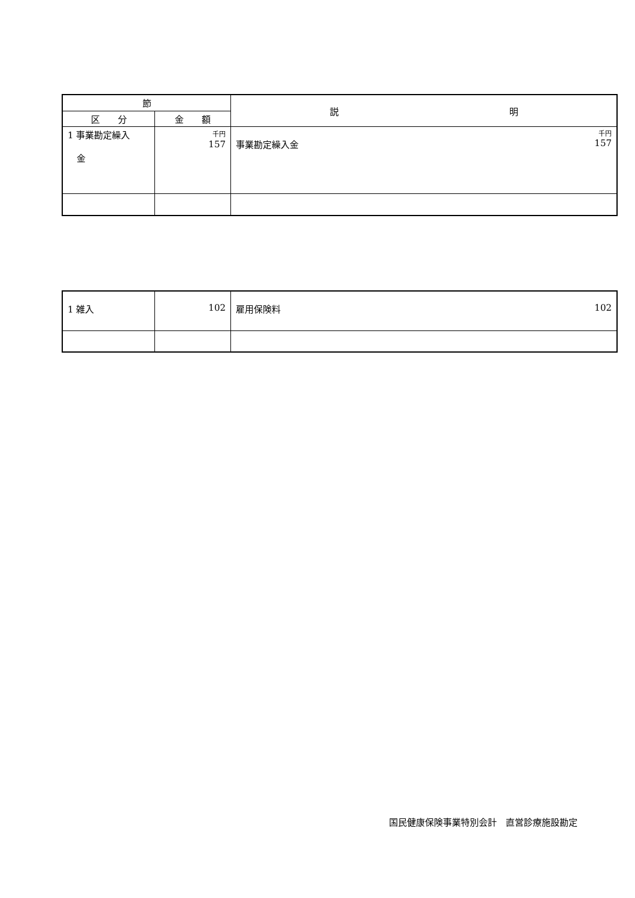| 節 | | 説 明 |
| --- | --- | --- |
| 区 分 | 金 額 | |
| 1 事業勘定繰入 金 | 千円 157 | 千円 事業勘定繰入金 157 |
| 1 雑入 | 102 | 雇用保険料 102 |
国民健康保険事業特別会計　直営診療施設勘定